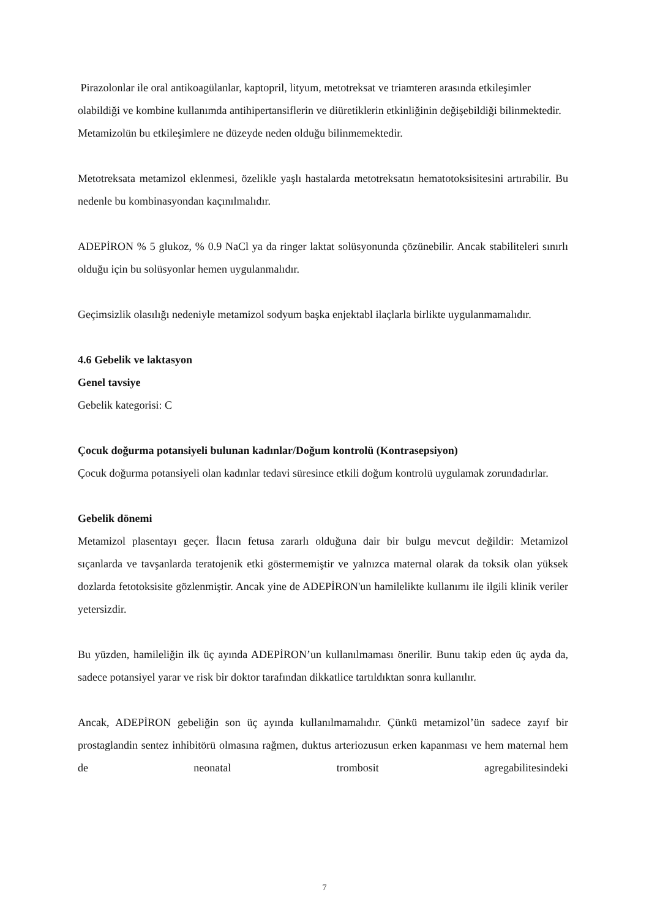Pirazolonlar ile oral antikoagülanlar, kaptopril, lityum, metotreksat ve triamteren arasında etkileşimler olabildiği ve kombine kullanımda antihipertansiflerin ve diüretiklerin etkinliğinin değişebildiği bilinmektedir. Metamizolün bu etkileşimlere ne düzeyde neden olduğu bilinmemektedir.
Metotreksata metamizol eklenmesi, özelikle yaşlı hastalarda metotreksatın hematotoksisitesini artırabilir. Bu nedenle bu kombinasyondan kaçınılmalıdır.
ADEPİRON % 5 glukoz, % 0.9 NaCl ya da ringer laktat solüsyonunda çözünebilir. Ancak stabiliteleri sınırlı olduğu için bu solüsyonlar hemen uygulanmalıdır.
Geçimsizlik olasılığı nedeniyle metamizol sodyum başka enjektabl ilaçlarla birlikte uygulanmamalıdır.
4.6 Gebelik ve laktasyon
Genel tavsiye
Gebelik kategorisi: C
Çocuk doğurma potansiyeli bulunan kadınlar/Doğum kontrolü (Kontrasepsiyon)
Çocuk doğurma potansiyeli olan kadınlar tedavi süresince etkili doğum kontrolü uygulamak zorundadırlar.
Gebelik dönemi
Metamizol plasentayı geçer. İlacın fetusa zararlı olduğuna dair bir bulgu mevcut değildir: Metamizol sıçanlarda ve tavşanlarda teratojenik etki göstermemiştir ve yalnızca maternal olarak da toksik olan yüksek dozlarda fetotoksisite gözlenmiştir. Ancak yine de ADEPİRON'un hamilelikte kullanımı ile ilgili klinik veriler yetersizdir.
Bu yüzden, hamileliğin ilk üç ayında ADEPİRON’un kullanılmaması önerilir. Bunu takip eden üç ayda da, sadece potansiyel yarar ve risk bir doktor tarafından dikkatlice tartıldıktan sonra kullanılır.
Ancak, ADEPİRON gebeliğin son üç ayında kullanılmamalıdır. Çünkü metamizol’ün sadece zayıf bir prostaglandin sentez inhibitörü olmasına rağmen, duktus arteriozusun erken kapanması ve hem maternal hem de neonatal trombosit agregabilitesindeki
7